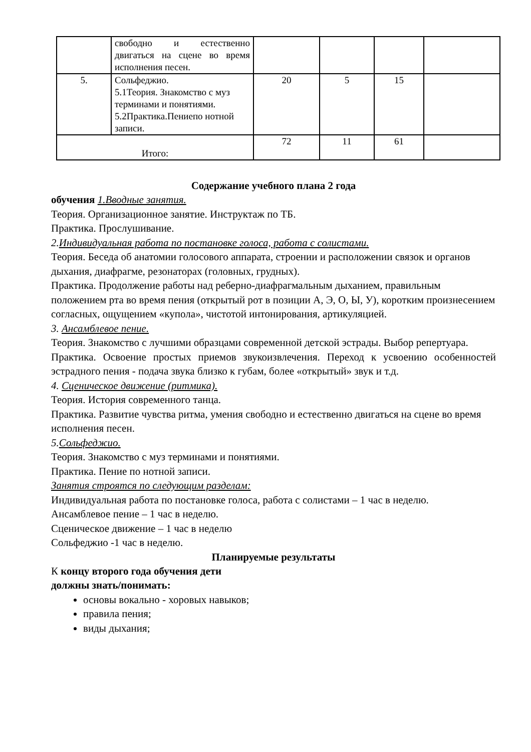| | свободно и естественно двигаться на сцене во время исполнения песен. | | | | |
| 5. | Сольфеджио. 5.1Теория. Знакомство с муз терминами и понятиями. 5.2Практика.Пениепо нотной записи. | 20 | 5 | 15 | |
| Итого: | | 72 | 11 | 61 | |
Содержание учебного плана 2 года
обучения 1.Вводные занятия.
Теория. Организационное занятие. Инструктаж по ТБ.
Практика. Прослушивание.
2. Индивидуальная работа по постановке голоса, работа с солистами.
Теория. Беседа об анатомии голосового аппарата, строении и расположении связок и органов дыхания, диафрагме, резонаторах (головных, грудных).
Практика. Продолжение работы над реберно-диафрагмальным дыханием, правильным положением рта во время пения (открытый рот в позиции А, Э, О, Ы, У), коротким произнесением согласных, ощущением «купола», чистотой интонирования, артикуляцией.
3. Ансамблевое пение.
Теория. Знакомство с лучшими образцами современной детской эстрады. Выбор репертуара.
Практика. Освоение простых приемов звукоизвлечения. Переход к усвоению особенностей эстрадного пения - подача звука близко к губам, более «открытый» звук и т.д.
4. Сценическое движение (ритмика).
Теория. История современного танца.
Практика. Развитие чувства ритма, умения свободно и естественно двигаться на сцене во время исполнения песен.
5. Сольфеджио.
Теория. Знакомство с муз терминами и понятиями.
Практика. Пение по нотной записи.
Занятия строятся по следующим разделам:
Индивидуальная работа по постановке голоса, работа с солистами – 1 час в неделю.
Ансамблевое пение – 1 час в неделю.
Сценическое движение – 1 час в неделю
Сольфеджио -1 час в неделю.
Планируемые результаты
К концу второго года обучения дети
должны знать/понимать:
основы вокально - хоровых навыков;
правила пения;
виды дыхания;